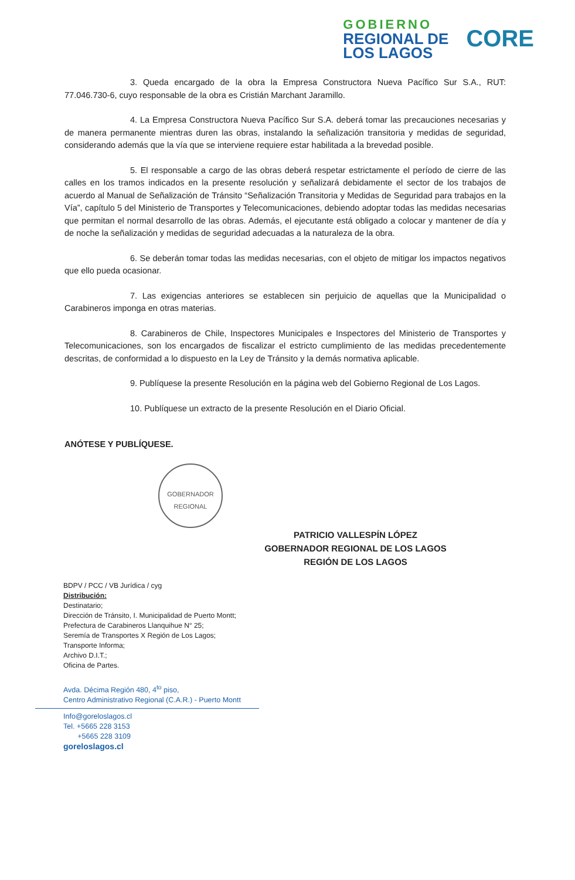GOBIERNO
REGIONAL DE
LOS LAGOS
CORE
3. Queda encargado de la obra la Empresa Constructora Nueva Pacífico Sur S.A., RUT: 77.046.730-6, cuyo responsable de la obra es Cristián Marchant Jaramillo.
4. La Empresa Constructora Nueva Pacífico Sur S.A. deberá tomar las precauciones necesarias y de manera permanente mientras duren las obras, instalando la señalización transitoria y medidas de seguridad, considerando además que la vía que se interviene requiere estar habilitada a la brevedad posible.
5. El responsable a cargo de las obras deberá respetar estrictamente el período de cierre de las calles en los tramos indicados en la presente resolución y señalizará debidamente el sector de los trabajos de acuerdo al Manual de Señalización de Tránsito “Señalización Transitoria y Medidas de Seguridad para trabajos en la Vía”, capítulo 5 del Ministerio de Transportes y Telecomunicaciones, debiendo adoptar todas las medidas necesarias que permitan el normal desarrollo de las obras. Además, el ejecutante está obligado a colocar y mantener de día y de noche la señalización y medidas de seguridad adecuadas a la naturaleza de la obra.
6. Se deberán tomar todas las medidas necesarias, con el objeto de mitigar los impactos negativos que ello pueda ocasionar.
7. Las exigencias anteriores se establecen sin perjuicio de aquellas que la Municipalidad o Carabineros imponga en otras materias.
8. Carabineros de Chile, Inspectores Municipales e Inspectores del Ministerio de Transportes y Telecomunicaciones, son los encargados de fiscalizar el estricto cumplimiento de las medidas precedentemente descritas, de conformidad a lo dispuesto en la Ley de Tránsito y la demás normativa aplicable.
9. Publíquese la presente Resolución en la página web del Gobierno Regional de Los Lagos.
10. Publíquese un extracto de la presente Resolución en el Diario Oficial.
ANÓTESE Y PUBLÍQUESE.
GOBERNADOR REGIONAL
PATRICIO VALLESPÍN LÓPEZ
GOBERNADOR REGIONAL DE LOS LAGOS
REGIÓN DE LOS LAGOS
BDPV / PCC / VB Jurídica / cyg
Distribución:
Destinatario;
Dirección de Tránsito, I. Municipalidad de Puerto Montt;
Prefectura de Carabineros Llanquihue N° 25;
Seremía de Transportes X Región de Los Lagos;
Transporte Informa;
Archivo D.I.T.;
Oficina de Partes.
Avda. Décima Región 480, 4<sup>to</sup> piso,
Centro Administrativo Regional (C.A.R.) - Puerto Montt
Info@goreloslagos.cl
Tel. +5665 228 3153
+5665 228 3109
goreloslagos.cl